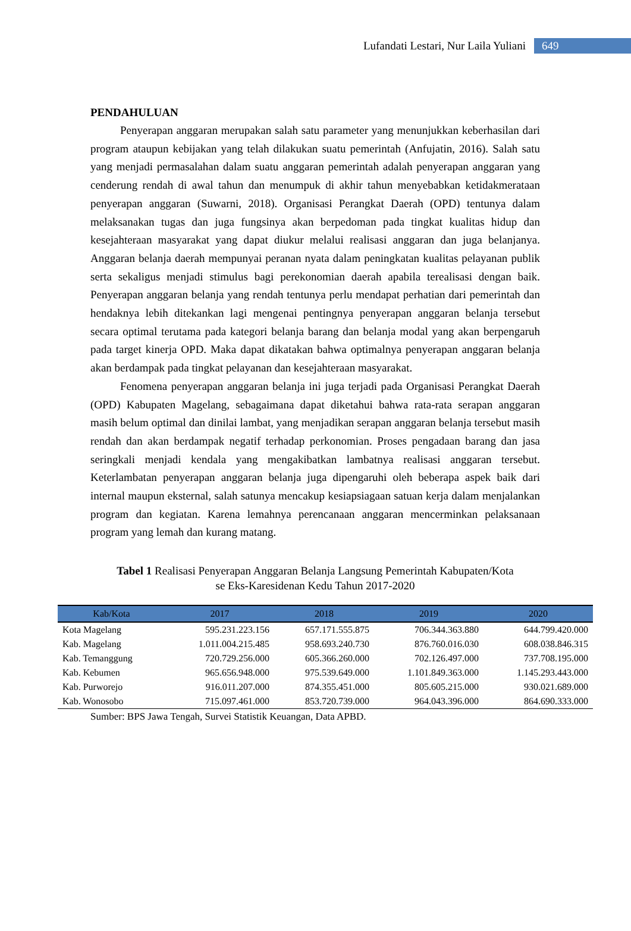Lufandati Lestari, Nur Laila Yuliani 649
PENDAHULUAN
Penyerapan anggaran merupakan salah satu parameter yang menunjukkan keberhasilan dari program ataupun kebijakan yang telah dilakukan suatu pemerintah (Anfujatin, 2016). Salah satu yang menjadi permasalahan dalam suatu anggaran pemerintah adalah penyerapan anggaran yang cenderung rendah di awal tahun dan menumpuk di akhir tahun menyebabkan ketidakmerataan penyerapan anggaran (Suwarni, 2018). Organisasi Perangkat Daerah (OPD) tentunya dalam melaksanakan tugas dan juga fungsinya akan berpedoman pada tingkat kualitas hidup dan kesejahteraan masyarakat yang dapat diukur melalui realisasi anggaran dan juga belanjanya. Anggaran belanja daerah mempunyai peranan nyata dalam peningkatan kualitas pelayanan publik serta sekaligus menjadi stimulus bagi perekonomian daerah apabila terealisasi dengan baik. Penyerapan anggaran belanja yang rendah tentunya perlu mendapat perhatian dari pemerintah dan hendaknya lebih ditekankan lagi mengenai pentingnya penyerapan anggaran belanja tersebut secara optimal terutama pada kategori belanja barang dan belanja modal yang akan berpengaruh pada target kinerja OPD. Maka dapat dikatakan bahwa optimalnya penyerapan anggaran belanja akan berdampak pada tingkat pelayanan dan kesejahteraan masyarakat.
Fenomena penyerapan anggaran belanja ini juga terjadi pada Organisasi Perangkat Daerah (OPD) Kabupaten Magelang, sebagaimana dapat diketahui bahwa rata-rata serapan anggaran masih belum optimal dan dinilai lambat, yang menjadikan serapan anggaran belanja tersebut masih rendah dan akan berdampak negatif terhadap perkonomian. Proses pengadaan barang dan jasa seringkali menjadi kendala yang mengakibatkan lambatnya realisasi anggaran tersebut. Keterlambatan penyerapan anggaran belanja juga dipengaruhi oleh beberapa aspek baik dari internal maupun eksternal, salah satunya mencakup kesiapsiagaan satuan kerja dalam menjalankan program dan kegiatan. Karena lemahnya perencanaan anggaran mencerminkan pelaksanaan program yang lemah dan kurang matang.
Tabel 1 Realisasi Penyerapan Anggaran Belanja Langsung Pemerintah Kabupaten/Kota
se Eks-Karesidenan Kedu Tahun 2017-2020
| Kab/Kota | 2017 | 2018 | 2019 | 2020 |
| --- | --- | --- | --- | --- |
| Kota Magelang | 595.231.223.156 | 657.171.555.875 | 706.344.363.880 | 644.799.420.000 |
| Kab. Magelang | 1.011.004.215.485 | 958.693.240.730 | 876.760.016.030 | 608.038.846.315 |
| Kab. Temanggung | 720.729.256.000 | 605.366.260.000 | 702.126.497.000 | 737.708.195.000 |
| Kab. Kebumen | 965.656.948.000 | 975.539.649.000 | 1.101.849.363.000 | 1.145.293.443.000 |
| Kab. Purworejo | 916.011.207.000 | 874.355.451.000 | 805.605.215.000 | 930.021.689.000 |
| Kab. Wonosobo | 715.097.461.000 | 853.720.739.000 | 964.043.396.000 | 864.690.333.000 |
Sumber: BPS Jawa Tengah, Survei Statistik Keuangan, Data APBD.